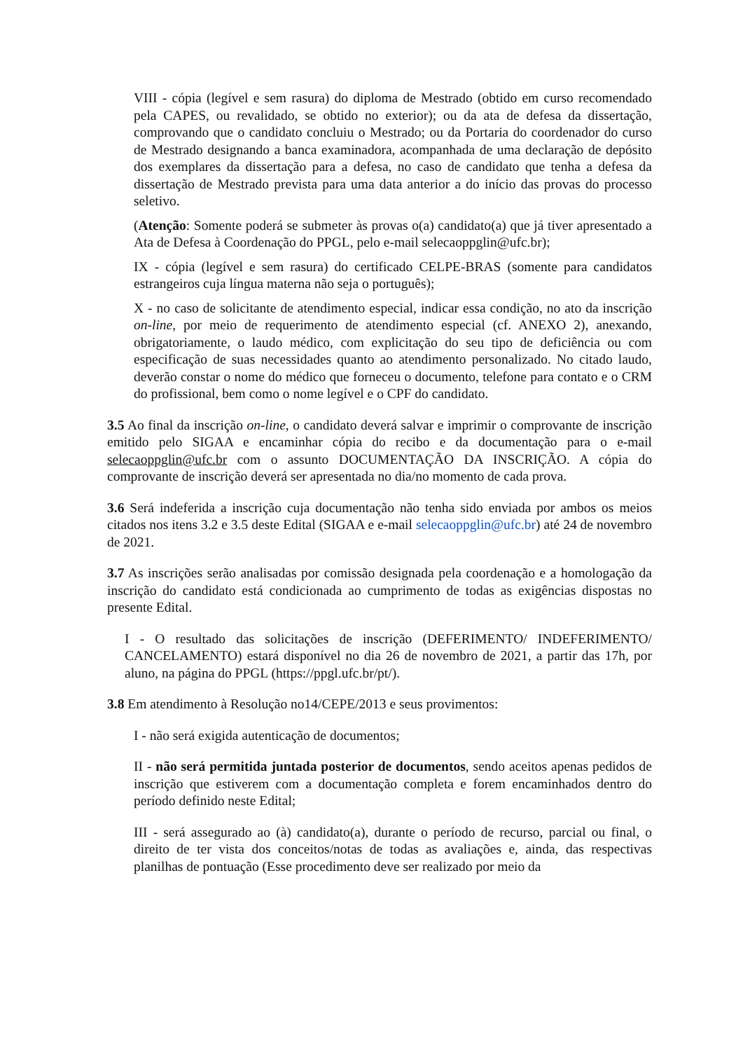VIII - cópia (legível e sem rasura) do diploma de Mestrado (obtido em curso recomendado pela CAPES, ou revalidado, se obtido no exterior); ou da ata de defesa da dissertação, comprovando que o candidato concluiu o Mestrado; ou da Portaria do coordenador do curso de Mestrado designando a banca examinadora, acompanhada de uma declaração de depósito dos exemplares da dissertação para a defesa, no caso de candidato que tenha a defesa da dissertação de Mestrado prevista para uma data anterior a do início das provas do processo seletivo.
(Atenção: Somente poderá se submeter às provas o(a) candidato(a) que já tiver apresentado a Ata de Defesa à Coordenação do PPGL, pelo e-mail selecaoppglin@ufc.br);
IX - cópia (legível e sem rasura) do certificado CELPE-BRAS (somente para candidatos estrangeiros cuja língua materna não seja o português);
X - no caso de solicitante de atendimento especial, indicar essa condição, no ato da inscrição on-line, por meio de requerimento de atendimento especial (cf. ANEXO 2), anexando, obrigatoriamente, o laudo médico, com explicitação do seu tipo de deficiência ou com especificação de suas necessidades quanto ao atendimento personalizado. No citado laudo, deverão constar o nome do médico que forneceu o documento, telefone para contato e o CRM do profissional, bem como o nome legível e o CPF do candidato.
3.5 Ao final da inscrição on-line, o candidato deverá salvar e imprimir o comprovante de inscrição emitido pelo SIGAA e encaminhar cópia do recibo e da documentação para o e-mail selecaoppglin@ufc.br com o assunto DOCUMENTAÇÃO DA INSCRIÇÃO. A cópia do comprovante de inscrição deverá ser apresentada no dia/no momento de cada prova.
3.6 Será indeferida a inscrição cuja documentação não tenha sido enviada por ambos os meios citados nos itens 3.2 e 3.5 deste Edital (SIGAA e e-mail selecaoppglin@ufc.br) até 24 de novembro de 2021.
3.7 As inscrições serão analisadas por comissão designada pela coordenação e a homologação da inscrição do candidato está condicionada ao cumprimento de todas as exigências dispostas no presente Edital.
I - O resultado das solicitações de inscrição (DEFERIMENTO/ INDEFERIMENTO/ CANCELAMENTO) estará disponível no dia 26 de novembro de 2021, a partir das 17h, por aluno, na página do PPGL (https://ppgl.ufc.br/pt/).
3.8 Em atendimento à Resolução no14/CEPE/2013 e seus provimentos:
I - não será exigida autenticação de documentos;
II - não será permitida juntada posterior de documentos, sendo aceitos apenas pedidos de inscrição que estiverem com a documentação completa e forem encaminhados dentro do período definido neste Edital;
III - será assegurado ao (à) candidato(a), durante o período de recurso, parcial ou final, o direito de ter vista dos conceitos/notas de todas as avaliações e, ainda, das respectivas planilhas de pontuação (Esse procedimento deve ser realizado por meio da